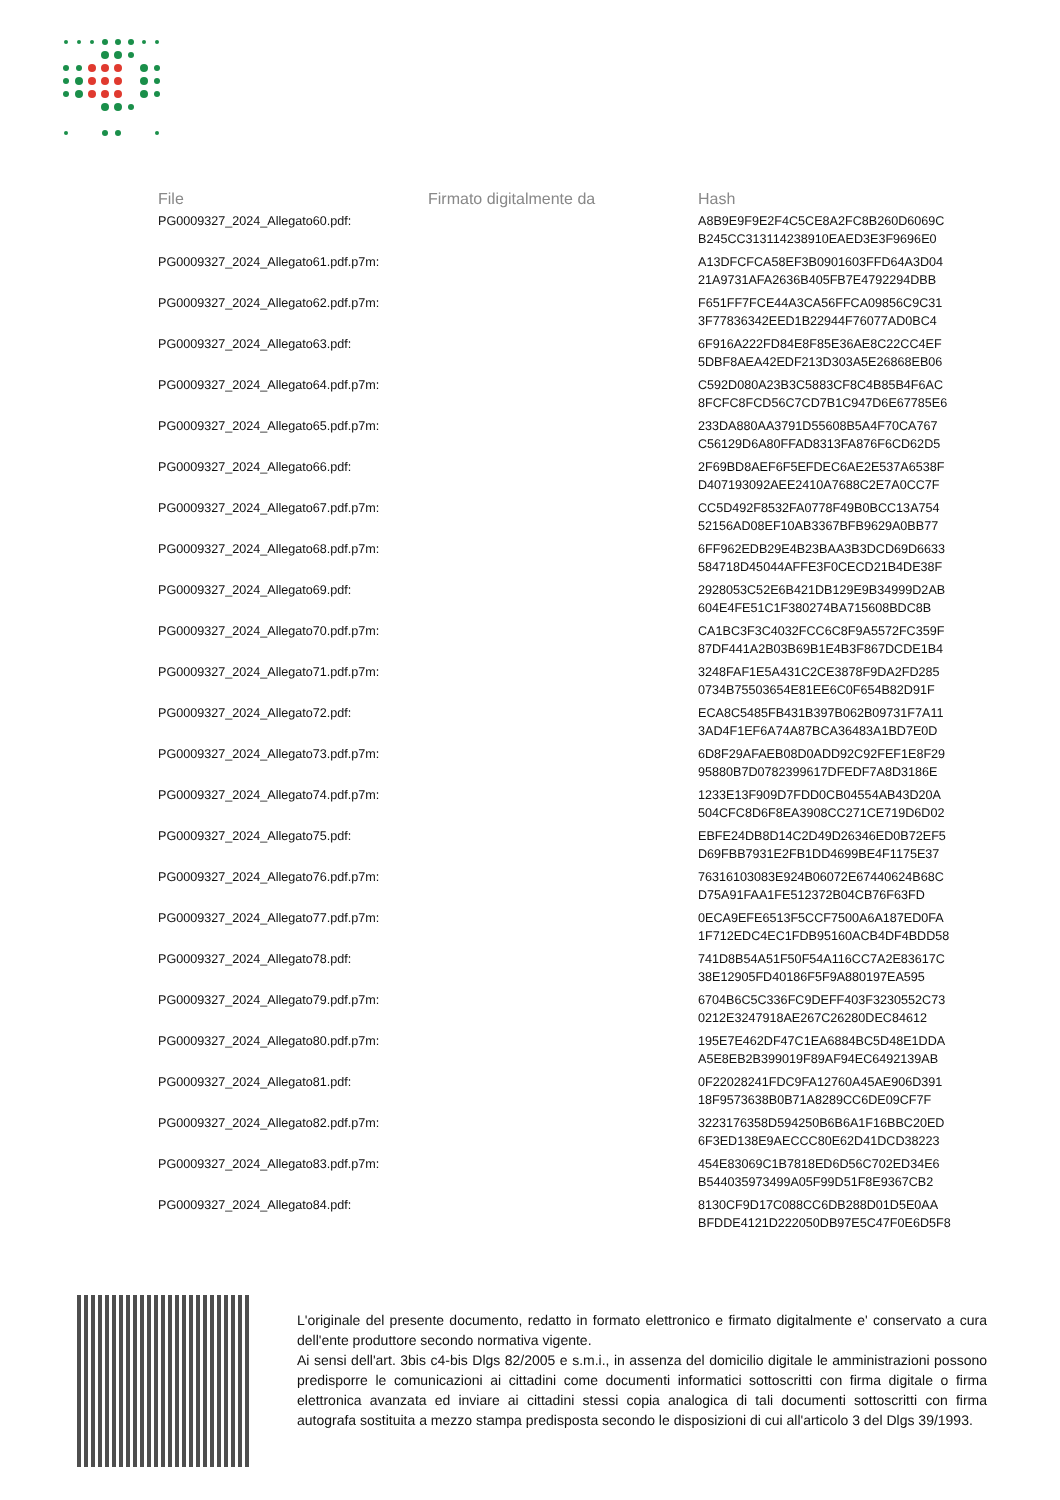| File | Firmato digitalmente da | Hash |
| --- | --- | --- |
| PG0009327_2024_Allegato60.pdf: | | A8B9E9F9E2F4C5CE8A2FC8B260D6069C B245CC313114238910EAED3E3F9696E0 |
| PG0009327_2024_Allegato61.pdf.p7m: | | A13DFCFCA58EF3B0901603FFD64A3D04 21A9731AFA2636B405FB7E4792294DBB |
| PG0009327_2024_Allegato62.pdf.p7m: | | F651FF7FCE44A3CA56FFCA09856C9C31 3F77836342EED1B22944F76077AD0BC4 |
| PG0009327_2024_Allegato63.pdf: | | 6F916A222FD84E8F85E36AE8C22CC4EF 5DBF8AEA42EDF213D303A5E26868EB06 |
| PG0009327_2024_Allegato64.pdf.p7m: | | C592D080A23B3C5883CF8C4B85B4F6AC 8FCFC8FCD56C7CD7B1C947D6E67785E6 |
| PG0009327_2024_Allegato65.pdf.p7m: | | 233DA880AA3791D55608B5A4F70CA767 C56129D6A80FFAD8313FA876F6CD62D5 |
| PG0009327_2024_Allegato66.pdf: | | 2F69BD8AEF6F5EFDEC6AE2E537A6538F D407193092AEE2410A7688C2E7A0CC7F |
| PG0009327_2024_Allegato67.pdf.p7m: | | CC5D492F8532FA0778F49B0BCC13A754 52156AD08EF10AB3367BFB9629A0BB77 |
| PG0009327_2024_Allegato68.pdf.p7m: | | 6FF962EDB29E4B23BAA3B3DCD69D6633 584718D45044AFFE3F0CECD21B4DE38F |
| PG0009327_2024_Allegato69.pdf: | | 2928053C52E6B421DB129E9B34999D2AB 604E4FE51C1F380274BA715608BDC8B |
| PG0009327_2024_Allegato70.pdf.p7m: | | CA1BC3F3C4032FCC6C8F9A5572FC359F 87DF441A2B03B69B1E4B3F867DCDE1B4 |
| PG0009327_2024_Allegato71.pdf.p7m: | | 3248FAF1E5A431C2CE3878F9DA2FD285 0734B75503654E81EE6C0F654B82D91F |
| PG0009327_2024_Allegato72.pdf: | | ECA8C5485FB431B397B062B09731F7A11 3AD4F1EF6A74A87BCA36483A1BD7E0D |
| PG0009327_2024_Allegato73.pdf.p7m: | | 6D8F29AFAEB08D0ADD92C92FEF1E8F29 95880B7D0782399617DFEDF7A8D3186E |
| PG0009327_2024_Allegato74.pdf.p7m: | | 1233E13F909D7FDD0CB04554AB43D20A 504CFC8D6F8EA3908CC271CE719D6D02 |
| PG0009327_2024_Allegato75.pdf: | | EBFE24DB8D14C2D49D26346ED0B72EF5 D69FBB7931E2FB1DD4699BE4F1175E37 |
| PG0009327_2024_Allegato76.pdf.p7m: | | 76316103083E924B06072E67440624B68C D75A91FAA1FE512372B04CB76F63FD |
| PG0009327_2024_Allegato77.pdf.p7m: | | 0ECA9EFE6513F5CCF7500A6A187ED0FA 1F712EDC4EC1FDB95160ACB4DF4BDD58 |
| PG0009327_2024_Allegato78.pdf: | | 741D8B54A51F50F54A116CC7A2E83617C 38E12905FD40186F5F9A880197EA595 |
| PG0009327_2024_Allegato79.pdf.p7m: | | 6704B6C5C336FC9DEFF403F3230552C73 0212E3247918AE267C26280DEC84612 |
| PG0009327_2024_Allegato80.pdf.p7m: | | 195E7E462DF47C1EA6884BC5D48E1DDA A5E8EB2B399019F89AF94EC6492139AB |
| PG0009327_2024_Allegato81.pdf: | | 0F22028241FDC9FA12760A45AE906D391 18F9573638B0B71A8289CC6DE09CF7F |
| PG0009327_2024_Allegato82.pdf.p7m: | | 3223176358D594250B6B6A1F16BBC20ED 6F3ED138E9AECCC80E62D41DCD38223 |
| PG0009327_2024_Allegato83.pdf.p7m: | | 454E83069C1B7818ED6D56C702ED34E6 B544035973499A05F99D51F8E9367CB2 |
| PG0009327_2024_Allegato84.pdf: | | 8130CF9D17C088CC6DB288D01D5E0AA BFDDE4121D222050DB97E5C47F0E6D5F8 |
L'originale del presente documento, redatto in formato elettronico e firmato digitalmente e' conservato a cura dell'ente produttore secondo normativa vigente.
Ai sensi dell'art. 3bis c4-bis Dlgs 82/2005 e s.m.i., in assenza del domicilio digitale le amministrazioni possono predisporre le comunicazioni ai cittadini come documenti informatici sottoscritti con firma digitale o firma elettronica avanzata ed inviare ai cittadini stessi copia analogica di tali documenti sottoscritti con firma autografa sostituita a mezzo stampa predisposta secondo le disposizioni di cui all'articolo 3 del Dlgs 39/1993.